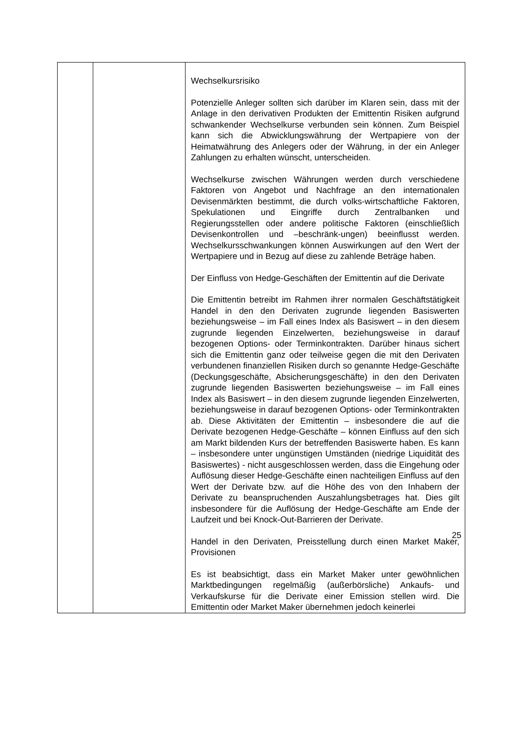| | | Wechselkursrisiko Potenzielle Anleger sollten sich darüber im Klaren sein, dass mit der Anlage in den derivativen Produkten der Emittentin Risiken aufgrund schwankender Wechselkurse verbunden sein können. Zum Beispiel kann sich die Abwicklungswährung der Wertpapiere von der Heimatwährung des Anlegers oder der Währung, in der ein Anleger Zahlungen zu erhalten wünscht, unterscheiden. Wechselkurse zwischen Währungen werden durch verschiedene Faktoren von Angebot und Nachfrage an den internationalen Devisenmärkten bestimmt, die durch volks-wirtschaftliche Faktoren, Spekulationen und Eingriffe durch Zentralbanken und Regierungsstellen oder andere politische Faktoren (einschließlich Devisenkontrollen und –beschränk-ungen) beeinflusst werden. Wechselkursschwankungen können Auswirkungen auf den Wert der Wertpapiere und in Bezug auf diese zu zahlende Beträge haben. Der Einfluss von Hedge-Geschäften der Emittentin auf die Derivate Die Emittentin betreibt im Rahmen ihrer normalen Geschäftstätigkeit Handel in den den Derivaten zugrunde liegenden Basiswerten beziehungsweise – im Fall eines Index als Basiswert – in den diesem zugrunde liegenden Einzelwerten, beziehungsweise in darauf bezogenen Options- oder Terminkontrakten. Darüber hinaus sichert sich die Emittentin ganz oder teilweise gegen die mit den Derivaten verbundenen finanziellen Risiken durch so genannte Hedge-Geschäfte (Deckungsgeschäfte, Absicherungsgeschäfte) in den den Derivaten zugrunde liegenden Basiswerten beziehungsweise – im Fall eines Index als Basiswert – in den diesem zugrunde liegenden Einzelwerten, beziehungsweise in darauf bezogenen Options- oder Terminkontrakten ab. Diese Aktivitäten der Emittentin – insbesondere die auf die Derivate bezogenen Hedge-Geschäfte – können Einfluss auf den sich am Markt bildenden Kurs der betreffenden Basiswerte haben. Es kann – insbesondere unter ungünstigen Umständen (niedrige Liquidität des Basiswertes) - nicht ausgeschlossen werden, dass die Eingehung oder Auflösung dieser Hedge-Geschäfte einen nachteiligen Einfluss auf den Wert der Derivate bzw. auf die Höhe des von den Inhabern der Derivate zu beanspruchenden Auszahlungsbetrages hat. Dies gilt insbesondere für die Auflösung der Hedge-Geschäfte am Ende der Laufzeit und bei Knock-Out-Barrieren der Derivate. Handel in den Derivaten, Preisstellung durch einen Market Maker, Provisionen Es ist beabsichtigt, dass ein Market Maker unter gewöhnlichen Marktbedingungen regelmäßig (außerbörsliche) Ankaufs- und Verkaufskurse für die Derivate einer Emission stellen wird. Die Emittentin oder Market Maker übernehmen jedoch keinerlei |
25